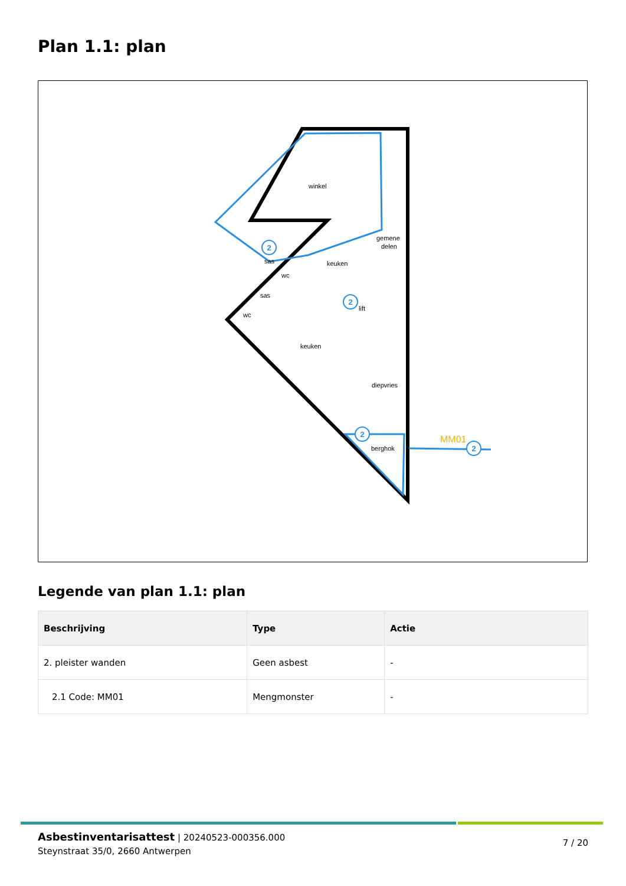Plan 1.1: plan
winkel
keuken
keuken
diepvries
berghok
sas
wc
sas
wc
gemene
delen
lift
MM01
2
2
2
2
Legende van plan 1.1: plan
| Beschrijving | Type | Actie |
| --- | --- | --- |
| 2. pleister wanden | Geen asbest | - |
| 2.1 Code: MM01 | Mengmonster | - |
Asbestinventarisattest | 20240523-000356.000
Steynstraat 35/0, 2660 Antwerpen
7 / 20